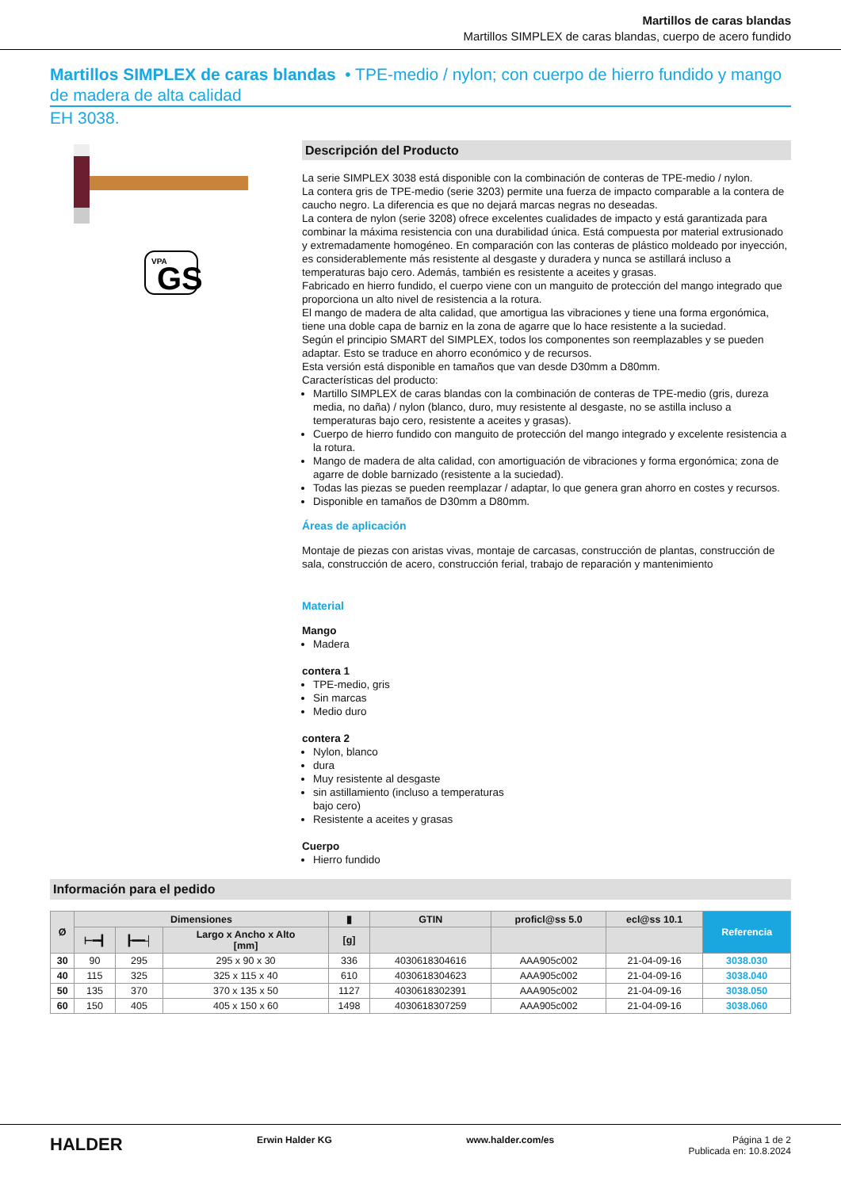Martillos de caras blandas
Martillos SIMPLEX de caras blandas, cuerpo de acero fundido
Martillos SIMPLEX de caras blandas • TPE-medio / nylon; con cuerpo de hierro fundido y mango de madera de alta calidad
EH 3038.
VPA
GS
Descripción del Producto
La serie SIMPLEX 3038 está disponible con la combinación de conteras de TPE-medio / nylon.
La contera gris de TPE-medio (serie 3203) permite una fuerza de impacto comparable a la contera de caucho negro. La diferencia es que no dejará marcas negras no deseadas.
La contera de nylon (serie 3208) ofrece excelentes cualidades de impacto y está garantizada para combinar la máxima resistencia con una durabilidad única. Está compuesta por material extrusionado y extremadamente homogéneo. En comparación con las conteras de plástico moldeado por inyección, es considerablemente más resistente al desgaste y duradera y nunca se astillará incluso a temperaturas bajo cero. Además, también es resistente a aceites y grasas.
Fabricado en hierro fundido, el cuerpo viene con un manguito de protección del mango integrado que proporciona un alto nivel de resistencia a la rotura.
El mango de madera de alta calidad, que amortigua las vibraciones y tiene una forma ergonómica, tiene una doble capa de barniz en la zona de agarre que lo hace resistente a la suciedad.
Según el principio SMART del SIMPLEX, todos los componentes son reemplazables y se pueden adaptar. Esto se traduce en ahorro económico y de recursos.
Esta versión está disponible en tamaños que van desde D30mm a D80mm.
Características del producto:
Martillo SIMPLEX de caras blandas con la combinación de conteras de TPE-medio (gris, dureza media, no daña) / nylon (blanco, duro, muy resistente al desgaste, no se astilla incluso a temperaturas bajo cero, resistente a aceites y grasas).
Cuerpo de hierro fundido con manguito de protección del mango integrado y excelente resistencia a la rotura.
Mango de madera de alta calidad, con amortiguación de vibraciones y forma ergonómica; zona de agarre de doble barnizado (resistente a la suciedad).
Todas las piezas se pueden reemplazar / adaptar, lo que genera gran ahorro en costes y recursos.
Disponible en tamaños de D30mm a D80mm.
Áreas de aplicación
Montaje de piezas con aristas vivas, montaje de carcasas, construcción de plantas, construcción de sala, construcción de acero, construcción ferial, trabajo de reparación y mantenimiento
Material
Mango
Madera
contera 1
TPE-medio, gris
Sin marcas
Medio duro
contera 2
Nylon, blanco
dura
Muy resistente al desgaste
sin astillamiento (incluso a temperaturas
bajo cero)
Resistente a aceites y grasas
Cuerpo
Hierro fundido
Información para el pedido
| Ø | Dimensiones | | | ▮ | GTIN | proficl@ss 5.0 | ecl@ss 10.1 | Referencia |
| --- | --- | --- | --- | --- | --- | --- | --- | --- |
| | ⊢━┫ | ┠━━┤ | Largo x Ancho x Alto [mm] | [g] | | | | |
| 30 | 90 | 295 | 295 x 90 x 30 | 336 | 4030618304616 | AAA905c002 | 21-04-09-16 | 3038.030 |
| 40 | 115 | 325 | 325 x 115 x 40 | 610 | 4030618304623 | AAA905c002 | 21-04-09-16 | 3038.040 |
| 50 | 135 | 370 | 370 x 135 x 50 | 1127 | 4030618302391 | AAA905c002 | 21-04-09-16 | 3038.050 |
| 60 | 150 | 405 | 405 x 150 x 60 | 1498 | 4030618307259 | AAA905c002 | 21-04-09-16 | 3038.060 |
HALDER Erwin Halder KG www.halder.com/es Página 1 de 2
Publicada en: 10.8.2024